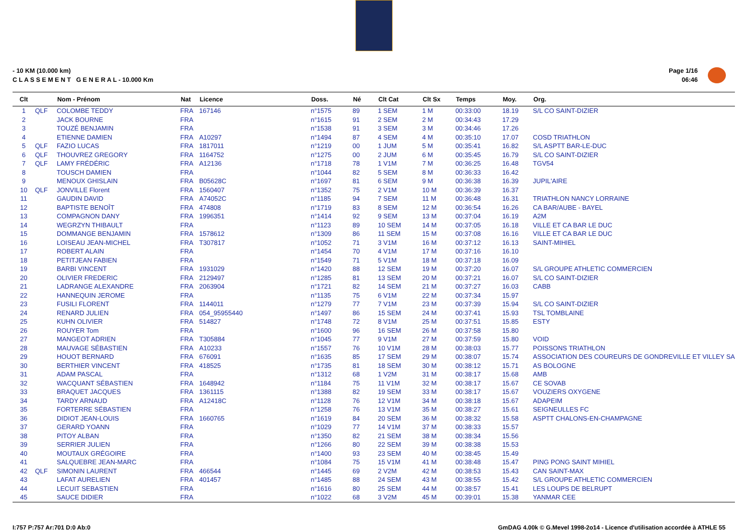- 10 KM (10.000 km)
C L A S S E M E N T G E N E R A L - 10.000 Km
Page 1/16
06:46
| Clt | | Nom - Prénom | Nat | Licence | Doss. | Né | Clt Cat | Clt Sx | Temps | Moy. | Org. |
| --- | --- | --- | --- | --- | --- | --- | --- | --- | --- | --- | --- |
| 1 | QLF | COLOMBE TEDDY | FRA | 167146 | n°1575 | 89 | 1 SEM | 1 M | 00:33:00 | 18.19 | S/L CO SAINT-DIZIER |
| 2 | | JACK BOURNE | FRA | | n°1615 | 91 | 2 SEM | 2 M | 00:34:43 | 17.29 | |
| 3 | | TOUZÉ BENJAMIN | FRA | | n°1538 | 91 | 3 SEM | 3 M | 00:34:46 | 17.26 | |
| 4 | | ETIENNE DAMIEN | FRA | A10297 | n°1494 | 87 | 4 SEM | 4 M | 00:35:10 | 17.07 | COSD TRIATHLON |
| 5 | QLF | FAZIO LUCAS | FRA | 1817011 | n°1219 | 00 | 1 JUM | 5 M | 00:35:41 | 16.82 | S/L ASPTT BAR-LE-DUC |
| 6 | QLF | THOUVREZ GREGORY | FRA | 1164752 | n°1275 | 00 | 2 JUM | 6 M | 00:35:45 | 16.79 | S/L CO SAINT-DIZIER |
| 7 | QLF | LAMY FRÉDÉRIC | FRA | A12136 | n°1718 | 78 | 1 V1M | 7 M | 00:36:25 | 16.48 | TGV54 |
| 8 | | TOUSCH DAMIEN | FRA | | n°1044 | 82 | 5 SEM | 8 M | 00:36:33 | 16.42 | |
| 9 | | MENOUX GHISLAIN | FRA | B05628C | n°1697 | 81 | 6 SEM | 9 M | 00:36:38 | 16.39 | JUPIL'AIRE |
| 10 | QLF | JONVILLE Florent | FRA | 1560407 | n°1352 | 75 | 2 V1M | 10 M | 00:36:39 | 16.37 | |
| 11 | | GAUDIN DAVID | FRA | A74052C | n°1185 | 94 | 7 SEM | 11 M | 00:36:48 | 16.31 | TRIATHLON NANCY LORRAINE |
| 12 | | BAPTISTE BENOÎT | FRA | 474808 | n°1719 | 83 | 8 SEM | 12 M | 00:36:54 | 16.26 | CA BAR/AUBE - BAYEL |
| 13 | | COMPAGNON DANY | FRA | 1996351 | n°1414 | 92 | 9 SEM | 13 M | 00:37:04 | 16.19 | A2M |
| 14 | | WEGRZYN THIBAULT | FRA | | n°1123 | 89 | 10 SEM | 14 M | 00:37:05 | 16.18 | VILLE ET CA BAR LE DUC |
| 15 | | DOMMANGE BENJAMIN | FRA | 1578612 | n°1309 | 86 | 11 SEM | 15 M | 00:37:08 | 16.16 | VILLE ET CA BAR LE DUC |
| 16 | | LOISEAU JEAN-MICHEL | FRA | T307817 | n°1052 | 71 | 3 V1M | 16 M | 00:37:12 | 16.13 | SAINT-MIHIEL |
| 17 | | ROBERT ALAIN | FRA | | n°1454 | 70 | 4 V1M | 17 M | 00:37:16 | 16.10 | |
| 18 | | PETITJEAN FABIEN | FRA | | n°1549 | 71 | 5 V1M | 18 M | 00:37:18 | 16.09 | |
| 19 | | BARBI VINCENT | FRA | 1931029 | n°1420 | 88 | 12 SEM | 19 M | 00:37:20 | 16.07 | S/L GROUPE ATHLETIC COMMERCIEN |
| 20 | | OLIVIER FREDERIC | FRA | 2129497 | n°1285 | 81 | 13 SEM | 20 M | 00:37:21 | 16.07 | S/L CO SAINT-DIZIER |
| 21 | | LADRANGE ALEXANDRE | FRA | 2063904 | n°1721 | 82 | 14 SEM | 21 M | 00:37:27 | 16.03 | CABB |
| 22 | | HANNEQUIN JEROME | FRA | | n°1135 | 75 | 6 V1M | 22 M | 00:37:34 | 15.97 | |
| 23 | | FUSILI FLORENT | FRA | 1144011 | n°1279 | 77 | 7 V1M | 23 M | 00:37:39 | 15.94 | S/L CO SAINT-DIZIER |
| 24 | | RENARD JULIEN | FRA | 054_95955440 | n°1497 | 86 | 15 SEM | 24 M | 00:37:41 | 15.93 | TSL TOMBLAINE |
| 25 | | KUHN OLIVIER | FRA | 514827 | n°1748 | 72 | 8 V1M | 25 M | 00:37:51 | 15.85 | ESTY |
| 26 | | ROUYER Tom | FRA | | n°1600 | 96 | 16 SEM | 26 M | 00:37:58 | 15.80 | |
| 27 | | MANGEOT ADRIEN | FRA | T305884 | n°1045 | 77 | 9 V1M | 27 M | 00:37:59 | 15.80 | VOID |
| 28 | | MAUVAGE SÉBASTIEN | FRA | A10233 | n°1557 | 76 | 10 V1M | 28 M | 00:38:03 | 15.77 | POISSONS TRIATHLON |
| 29 | | HOUOT BERNARD | FRA | 676091 | n°1635 | 85 | 17 SEM | 29 M | 00:38:07 | 15.74 | ASSOCIATION DES COUREURS DE GONDREVILLE ET VILLEY SA |
| 30 | | BERTHIER VINCENT | FRA | 418525 | n°1735 | 81 | 18 SEM | 30 M | 00:38:12 | 15.71 | AS BOLOGNE |
| 31 | | ADAM PASCAL | FRA | | n°1312 | 68 | 1 V2M | 31 M | 00:38:17 | 15.68 | AMB |
| 32 | | WACQUANT SÉBASTIEN | FRA | 1648942 | n°1184 | 75 | 11 V1M | 32 M | 00:38:17 | 15.67 | CE SOVAB |
| 33 | | BRAQUET JACQUES | FRA | 1361115 | n°1388 | 82 | 19 SEM | 33 M | 00:38:17 | 15.67 | VOUZIERS OXYGENE |
| 34 | | TARDY ARNAUD | FRA | A12418C | n°1128 | 76 | 12 V1M | 34 M | 00:38:18 | 15.67 | ADAPEIM |
| 35 | | FORTERRE SÉBASTIEN | FRA | | n°1258 | 76 | 13 V1M | 35 M | 00:38:27 | 15.61 | SEIGNEULLES FC |
| 36 | | DIDIOT JEAN-LOUIS | FRA | 1660765 | n°1619 | 84 | 20 SEM | 36 M | 00:38:32 | 15.58 | ASPTT CHALONS-EN-CHAMPAGNE |
| 37 | | GERARD YOANN | FRA | | n°1029 | 77 | 14 V1M | 37 M | 00:38:33 | 15.57 | |
| 38 | | PITOY ALBAN | FRA | | n°1350 | 82 | 21 SEM | 38 M | 00:38:34 | 15.56 | |
| 39 | | SERRIER JULIEN | FRA | | n°1266 | 80 | 22 SEM | 39 M | 00:38:38 | 15.53 | |
| 40 | | MOUTAUX GRÉGOIRE | FRA | | n°1400 | 93 | 23 SEM | 40 M | 00:38:45 | 15.49 | |
| 41 | | SALQUEBRE JEAN-MARC | FRA | | n°1084 | 75 | 15 V1M | 41 M | 00:38:48 | 15.47 | PING PONG SAINT MIHIEL |
| 42 | QLF | SIMONIN LAURENT | FRA | 466544 | n°1445 | 69 | 2 V2M | 42 M | 00:38:53 | 15.43 | CAN SAINT-MAX |
| 43 | | LAFAT AURELIEN | FRA | 401457 | n°1485 | 88 | 24 SEM | 43 M | 00:38:55 | 15.42 | S/L GROUPE ATHLETIC COMMERCIEN |
| 44 | | LECUIT SEBASTIEN | FRA | | n°1616 | 80 | 25 SEM | 44 M | 00:38:57 | 15.41 | LES LOUPS DE BELRUPT |
| 45 | | SAUCE DIDIER | FRA | | n°1022 | 68 | 3 V2M | 45 M | 00:39:01 | 15.38 | YANMAR CEE |
I:757 P:757 Ar:701 D:0 Ab:0
GmDAG 4.00k © G.Mevel 1998-2o14 - Licence d'utilisation accordée à ATHLE 55